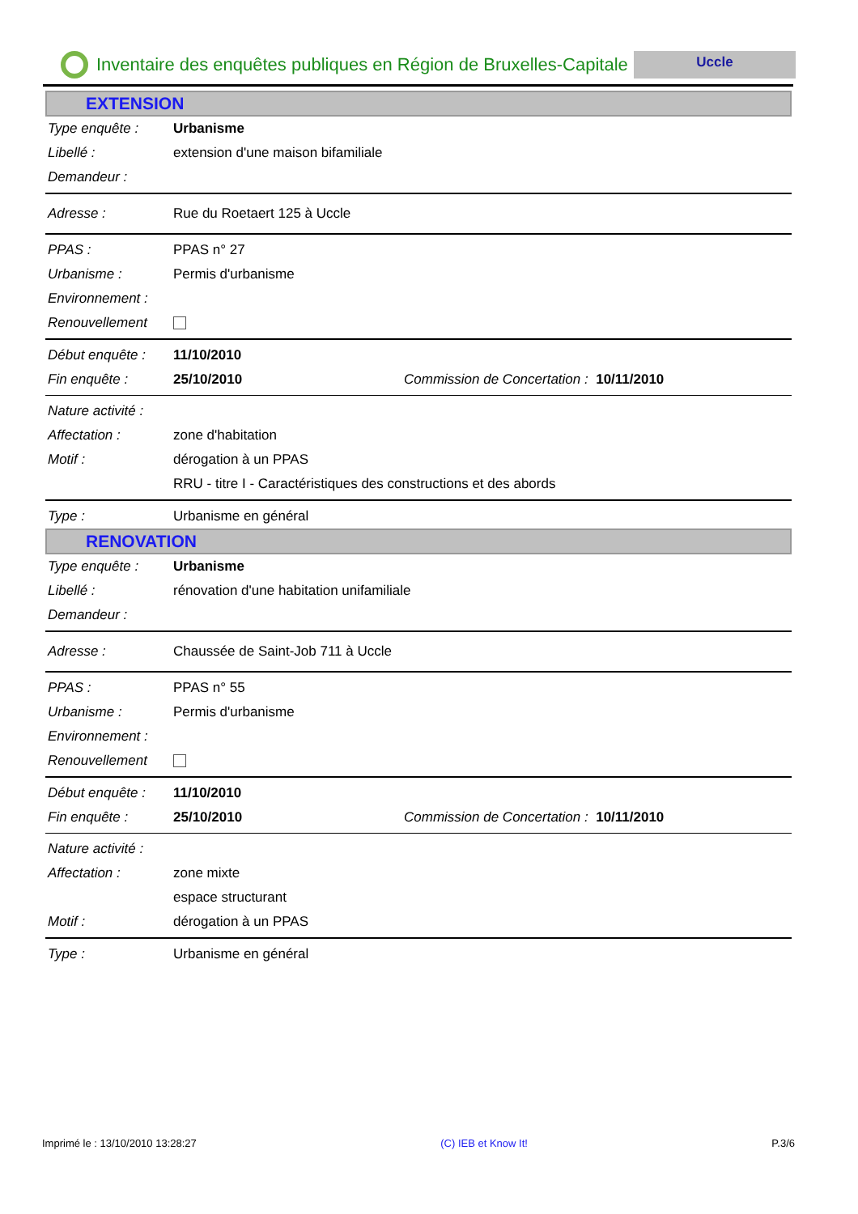Inventaire des enquêtes publiques en Région de Bruxelles-Capitale
Uccle
EXTENSION
Type enquête : Urbanisme
Libellé : extension d'une maison bifamiliale
Demandeur :
Adresse : Rue du Roetaert 125 à Uccle
PPAS : PPAS n° 27
Urbanisme : Permis d'urbanisme
Environnement :
Renouvellement
Début enquête : 11/10/2010
Fin enquête : 25/10/2010 Commission de Concertation : 10/11/2010
Nature activité :
Affectation : zone d'habitation
Motif : dérogation à un PPAS
RRU - titre I - Caractéristiques des constructions et des abords
Type : Urbanisme en général
RENOVATION
Type enquête : Urbanisme
Libellé : rénovation d'une habitation unifamiliale
Demandeur :
Adresse : Chaussée de Saint-Job 711 à Uccle
PPAS : PPAS n° 55
Urbanisme : Permis d'urbanisme
Environnement :
Renouvellement
Début enquête : 11/10/2010
Fin enquête : 25/10/2010 Commission de Concertation : 10/11/2010
Nature activité :
Affectation : zone mixte
espace structurant
Motif : dérogation à un PPAS
Type : Urbanisme en général
Imprimé le : 13/10/2010 13:28:27 (C) IEB et Know It! P.3/6